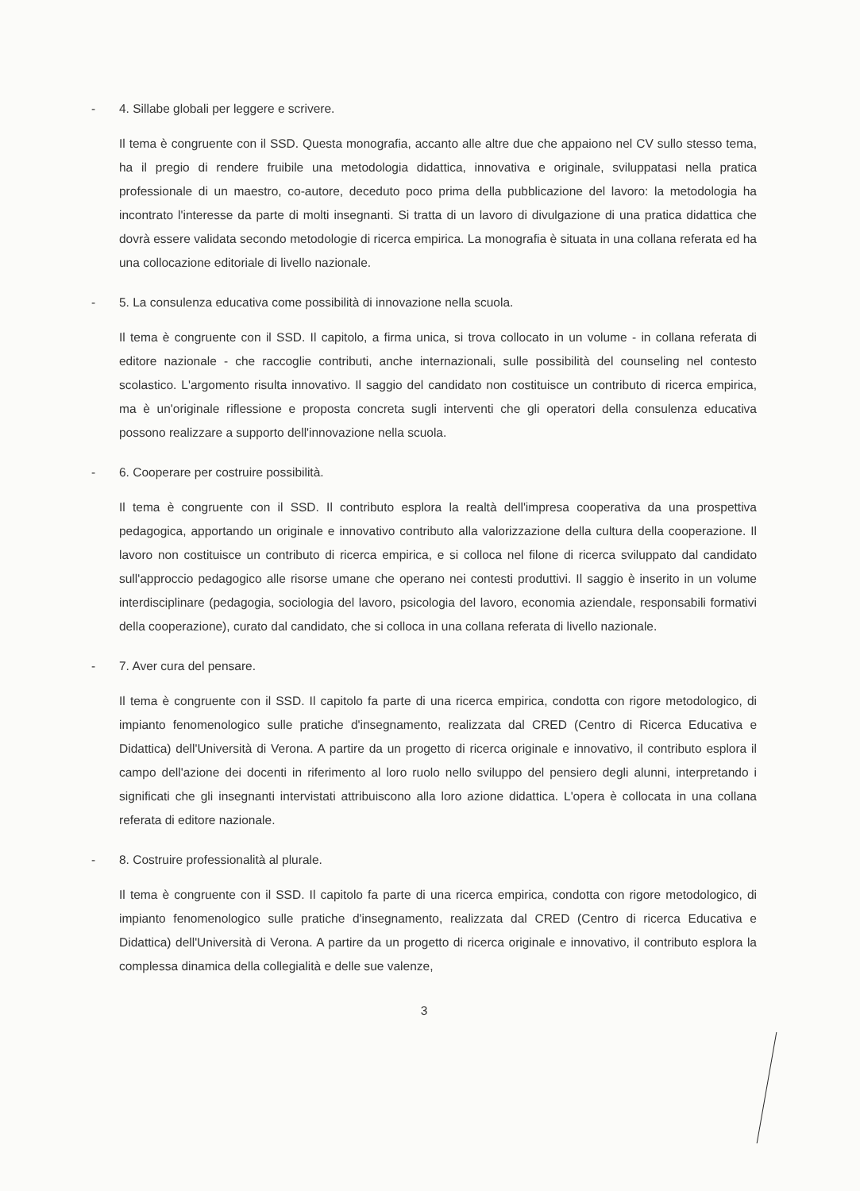- 4. Sillabe globali per leggere e scrivere.
Il tema è congruente con il SSD. Questa monografia, accanto alle altre due che appaiono nel CV sullo stesso tema, ha il pregio di rendere fruibile una metodologia didattica, innovativa e originale, sviluppatasi nella pratica professionale di un maestro, co-autore, deceduto poco prima della pubblicazione del lavoro: la metodologia ha incontrato l'interesse da parte di molti insegnanti. Si tratta di un lavoro di divulgazione di una pratica didattica che dovrà essere validata secondo metodologie di ricerca empirica. La monografia è situata in una collana referata ed ha una collocazione editoriale di livello nazionale.
- 5. La consulenza educativa come possibilità di innovazione nella scuola.
Il tema è congruente con il SSD. Il capitolo, a firma unica, si trova collocato in un volume - in collana referata di editore nazionale - che raccoglie contributi, anche internazionali, sulle possibilità del counseling nel contesto scolastico. L'argomento risulta innovativo. Il saggio del candidato non costituisce un contributo di ricerca empirica, ma è un'originale riflessione e proposta concreta sugli interventi che gli operatori della consulenza educativa possono realizzare a supporto dell'innovazione nella scuola.
- 6. Cooperare per costruire possibilità.
Il tema è congruente con il SSD. Il contributo esplora la realtà dell'impresa cooperativa da una prospettiva pedagogica, apportando un originale e innovativo contributo alla valorizzazione della cultura della cooperazione. Il lavoro non costituisce un contributo di ricerca empirica, e si colloca nel filone di ricerca sviluppato dal candidato sull'approccio pedagogico alle risorse umane che operano nei contesti produttivi. Il saggio è inserito in un volume interdisciplinare (pedagogia, sociologia del lavoro, psicologia del lavoro, economia aziendale, responsabili formativi della cooperazione), curato dal candidato, che si colloca in una collana referata di livello nazionale.
- 7. Aver cura del pensare.
Il tema è congruente con il SSD. Il capitolo fa parte di una ricerca empirica, condotta con rigore metodologico, di impianto fenomenologico sulle pratiche d'insegnamento, realizzata dal CRED (Centro di Ricerca Educativa e Didattica) dell'Università di Verona. A partire da un progetto di ricerca originale e innovativo, il contributo esplora il campo dell'azione dei docenti in riferimento al loro ruolo nello sviluppo del pensiero degli alunni, interpretando i significati che gli insegnanti intervistati attribuiscono alla loro azione didattica. L'opera è collocata in una collana referata di editore nazionale.
- 8. Costruire professionalità al plurale.
Il tema è congruente con il SSD. Il capitolo fa parte di una ricerca empirica, condotta con rigore metodologico, di impianto fenomenologico sulle pratiche d'insegnamento, realizzata dal CRED (Centro di ricerca Educativa e Didattica) dell'Università di Verona. A partire da un progetto di ricerca originale e innovativo, il contributo esplora la complessa dinamica della collegialità e delle sue valenze,
3